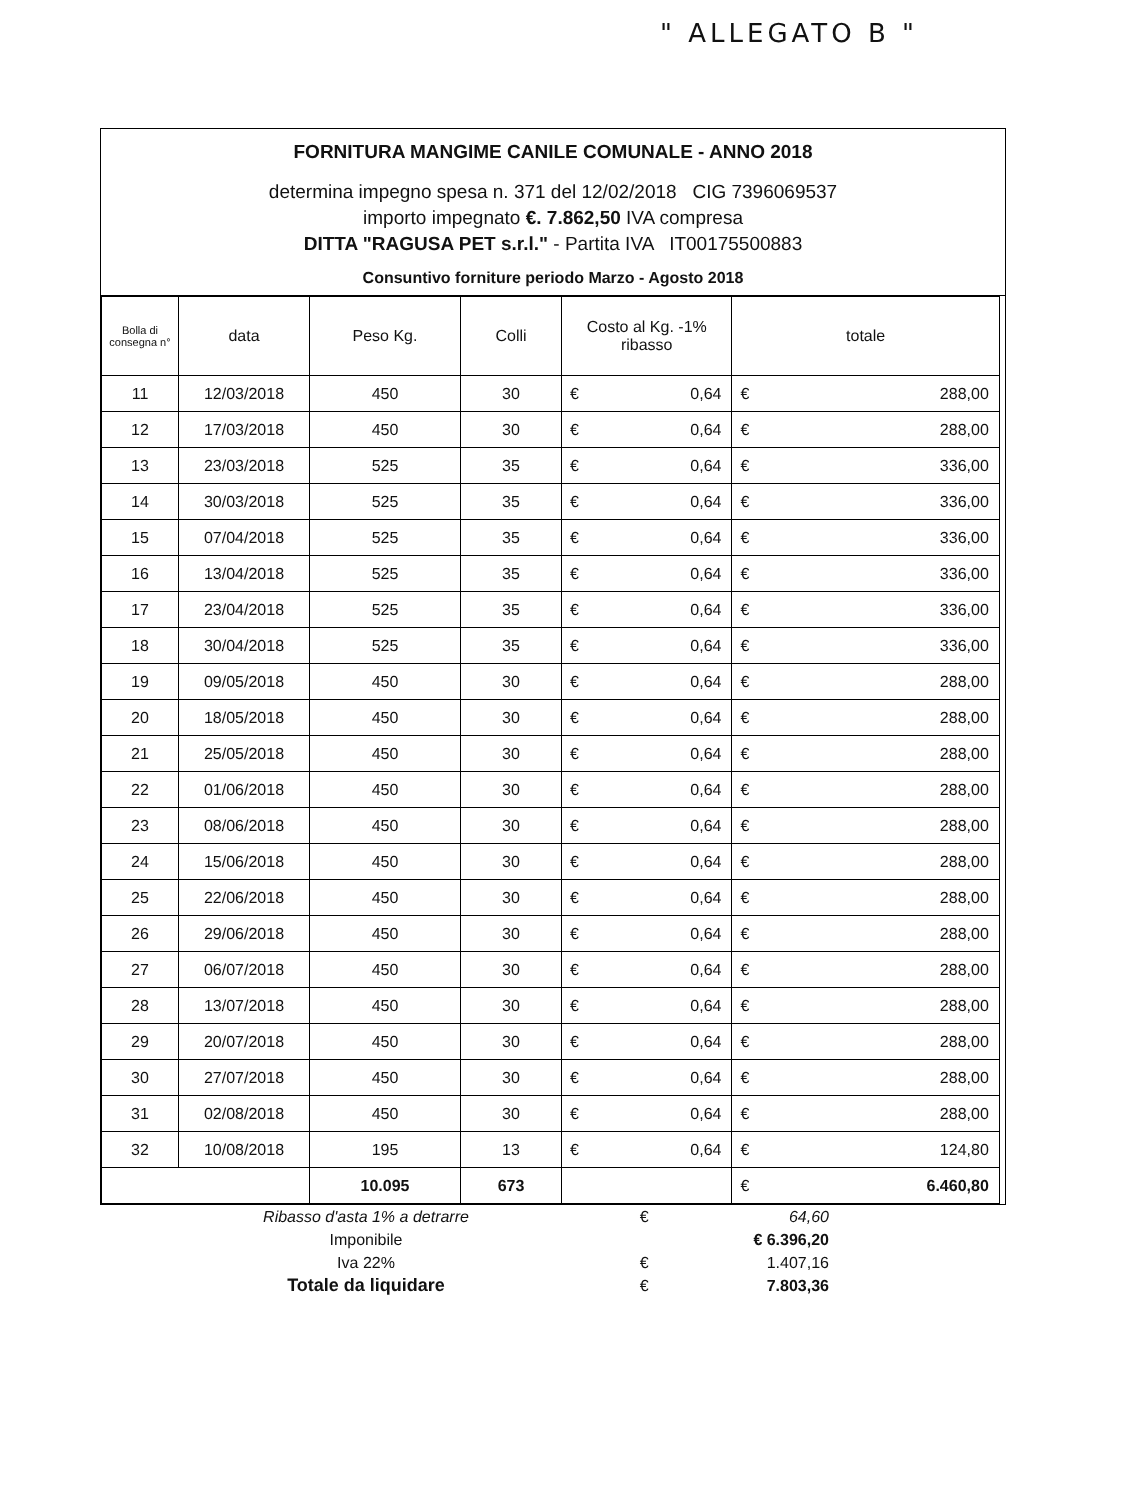" ALLEGATO B "
FORNITURA MANGIME CANILE COMUNALE - ANNO 2018
determina impegno spesa n. 371 del 12/02/2018 CIG 7396069537
importo impegnato €. 7.862,50 IVA compresa
DITTA "RAGUSA PET s.r.l." - Partita IVA IT00175500883
Consuntivo forniture periodo Marzo - Agosto 2018
| Bolla di consegna n° | data | Peso Kg. | Colli | Costo al Kg. -1% ribasso | | totale | | |
| --- | --- | --- | --- | --- | --- | --- | --- | --- |
| 11 | 12/03/2018 | 450 | 30 | € | 0,64 | € | 288,00 | |
| 12 | 17/03/2018 | 450 | 30 | € | 0,64 | € | 288,00 | |
| 13 | 23/03/2018 | 525 | 35 | € | 0,64 | € | 336,00 | |
| 14 | 30/03/2018 | 525 | 35 | € | 0,64 | € | 336,00 | |
| 15 | 07/04/2018 | 525 | 35 | € | 0,64 | € | 336,00 | |
| 16 | 13/04/2018 | 525 | 35 | € | 0,64 | € | 336,00 | |
| 17 | 23/04/2018 | 525 | 35 | € | 0,64 | € | 336,00 | |
| 18 | 30/04/2018 | 525 | 35 | € | 0,64 | € | 336,00 | |
| 19 | 09/05/2018 | 450 | 30 | € | 0,64 | € | 288,00 | |
| 20 | 18/05/2018 | 450 | 30 | € | 0,64 | € | 288,00 | |
| 21 | 25/05/2018 | 450 | 30 | € | 0,64 | € | 288,00 | |
| 22 | 01/06/2018 | 450 | 30 | € | 0,64 | € | 288,00 | |
| 23 | 08/06/2018 | 450 | 30 | € | 0,64 | € | 288,00 | |
| 24 | 15/06/2018 | 450 | 30 | € | 0,64 | € | 288,00 | |
| 25 | 22/06/2018 | 450 | 30 | € | 0,64 | € | 288,00 | |
| 26 | 29/06/2018 | 450 | 30 | € | 0,64 | € | 288,00 | |
| 27 | 06/07/2018 | 450 | 30 | € | 0,64 | € | 288,00 | |
| 28 | 13/07/2018 | 450 | 30 | € | 0,64 | € | 288,00 | |
| 29 | 20/07/2018 | 450 | 30 | € | 0,64 | € | 288,00 | |
| 30 | 27/07/2018 | 450 | 30 | € | 0,64 | € | 288,00 | |
| 31 | 02/08/2018 | 450 | 30 | € | 0,64 | € | 288,00 | |
| 32 | 10/08/2018 | 195 | 13 | € | 0,64 | € | 124,80 | |
| | | 10.095 | 673 | | | € | 6.460,80 | |
| Ribasso d'asta 1% a detrarre | € | 64,60 |
| Imponibile | | € 6.396,20 |
| Iva 22% | € | 1.407,16 |
| Totale da liquidare | € | 7.803,36 |